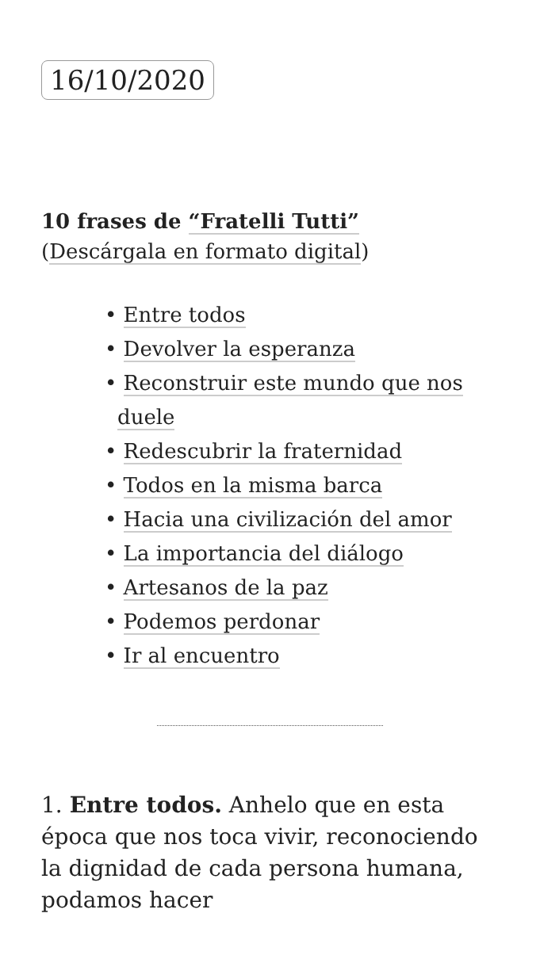16/10/2020
10 frases de “Fratelli Tutti”
(Descárgala en formato digital)
• Entre todos
• Devolver la esperanza
• Reconstruir este mundo que nos duele
• Redescubrir la fraternidad
• Todos en la misma barca
• Hacia una civilización del amor
• La importancia del diálogo
• Artesanos de la paz
• Podemos perdonar
• Ir al encuentro
1. Entre todos. Anhelo que en esta época que nos toca vivir, reconociendo la dignidad de cada persona humana, podamos hacer